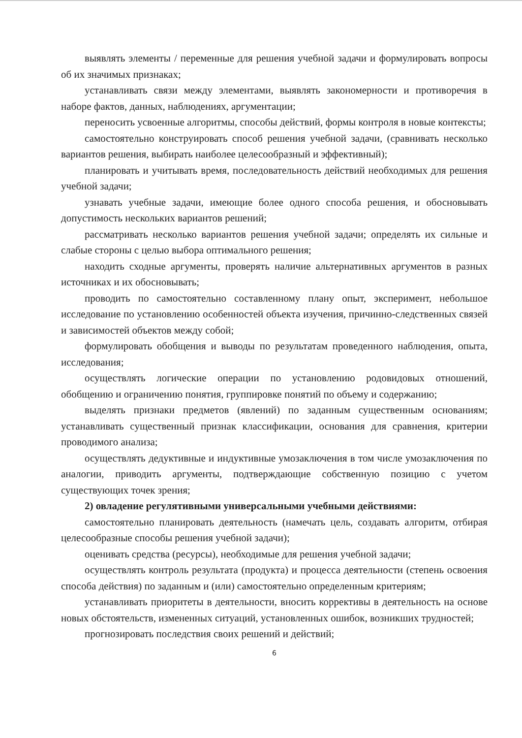выявлять элементы / переменные для решения учебной задачи и формулировать вопросы об их значимых признаках;
устанавливать связи между элементами, выявлять закономерности и противоречия в наборе фактов, данных, наблюдениях, аргументации;
переносить усвоенные алгоритмы, способы действий, формы контроля в новые контексты;
самостоятельно конструировать способ решения учебной задачи, (сравнивать несколько вариантов решения, выбирать наиболее целесообразный и эффективный);
планировать и учитывать время, последовательность действий необходимых для решения учебной задачи;
узнавать учебные задачи, имеющие более одного способа решения, и обосновывать допустимость нескольких вариантов решений;
рассматривать несколько вариантов решения учебной задачи; определять их сильные и слабые стороны с целью выбора оптимального решения;
находить сходные аргументы, проверять наличие альтернативных аргументов в разных источниках и их обосновывать;
проводить по самостоятельно составленному плану опыт, эксперимент, небольшое исследование по установлению особенностей объекта изучения, причинно-следственных связей и зависимостей объектов между собой;
формулировать обобщения и выводы по результатам проведенного наблюдения, опыта, исследования;
осуществлять логические операции по установлению родовидовых отношений, обобщению и ограничению понятия, группировке понятий по объему и содержанию;
выделять признаки предметов (явлений) по заданным существенным основаниям; устанавливать существенный признак классификации, основания для сравнения, критерии проводимого анализа;
осуществлять дедуктивные и индуктивные умозаключения в том числе умозаключения по аналогии, приводить аргументы, подтверждающие собственную позицию с учетом существующих точек зрения;
2) овладение регулятивными универсальными учебными действиями:
самостоятельно планировать деятельность (намечать цель, создавать алгоритм, отбирая целесообразные способы решения учебной задачи);
оценивать средства (ресурсы), необходимые для решения учебной задачи;
осуществлять контроль результата (продукта) и процесса деятельности (степень освоения способа действия) по заданным и (или) самостоятельно определенным критериям;
устанавливать приоритеты в деятельности, вносить коррективы в деятельность на основе новых обстоятельств, измененных ситуаций, установленных ошибок, возникших трудностей;
прогнозировать последствия своих решений и действий;
6